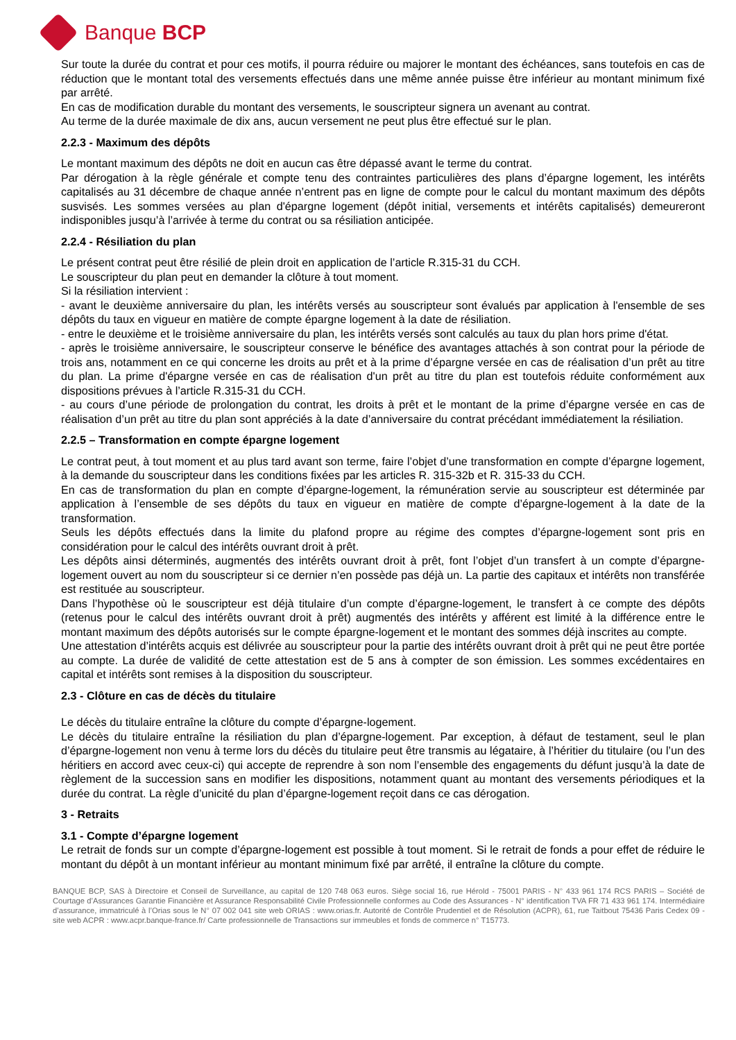Banque BCP
Sur toute la durée du contrat et pour ces motifs, il pourra réduire ou majorer le montant des échéances, sans toutefois en cas de réduction que le montant total des versements effectués dans une même année puisse être inférieur au montant minimum fixé par arrêté.
En cas de modification durable du montant des versements, le souscripteur signera un avenant au contrat.
Au terme de la durée maximale de dix ans, aucun versement ne peut plus être effectué sur le plan.
2.2.3 - Maximum des dépôts
Le montant maximum des dépôts ne doit en aucun cas être dépassé avant le terme du contrat.
Par dérogation à la règle générale et compte tenu des contraintes particulières des plans d’épargne logement, les intérêts capitalisés au 31 décembre de chaque année n’entrent pas en ligne de compte pour le calcul du montant maximum des dépôts susvisés. Les sommes versées au plan d'épargne logement (dépôt initial, versements et intérêts capitalisés) demeureront indisponibles jusqu’à l’arrivée à terme du contrat ou sa résiliation anticipée.
2.2.4 - Résiliation du plan
Le présent contrat peut être résilié de plein droit en application de l’article R.315-31 du CCH.
Le souscripteur du plan peut en demander la clôture à tout moment.
Si la résiliation intervient :
- avant le deuxième anniversaire du plan, les intérêts versés au souscripteur sont évalués par application à l'ensemble de ses dépôts du taux en vigueur en matière de compte épargne logement à la date de résiliation.
- entre le deuxième et le troisième anniversaire du plan, les intérêts versés sont calculés au taux du plan hors prime d'état.
- après le troisième anniversaire, le souscripteur conserve le bénéfice des avantages attachés à son contrat pour la période de trois ans, notamment en ce qui concerne les droits au prêt et à la prime d’épargne versée en cas de réalisation d’un prêt au titre du plan. La prime d'épargne versée en cas de réalisation d'un prêt au titre du plan est toutefois réduite conformément aux dispositions prévues à l’article R.315-31 du CCH.
- au cours d’une période de prolongation du contrat, les droits à prêt et le montant de la prime d’épargne versée en cas de réalisation d’un prêt au titre du plan sont appréciés à la date d’anniversaire du contrat précédant immédiatement la résiliation.
2.2.5 – Transformation en compte épargne logement
Le contrat peut, à tout moment et au plus tard avant son terme, faire l’objet d’une transformation en compte d’épargne logement, à la demande du souscripteur dans les conditions fixées par les articles R. 315-32b et R. 315-33 du CCH.
En cas de transformation du plan en compte d’épargne-logement, la rémunération servie au souscripteur est déterminée par application à l’ensemble de ses dépôts du taux en vigueur en matière de compte d’épargne-logement à la date de la transformation.
Seuls les dépôts effectués dans la limite du plafond propre au régime des comptes d’épargne-logement sont pris en considération pour le calcul des intérêts ouvrant droit à prêt.
Les dépôts ainsi déterminés, augmentés des intérêts ouvrant droit à prêt, font l’objet d’un transfert à un compte d’épargne-logement ouvert au nom du souscripteur si ce dernier n’en possède pas déjà un. La partie des capitaux et intérêts non transférée est restituée au souscripteur.
Dans l’hypothèse où le souscripteur est déjà titulaire d’un compte d’épargne-logement, le transfert à ce compte des dépôts (retenus pour le calcul des intérêts ouvrant droit à prêt) augmentés des intérêts y afférent est limité à la différence entre le montant maximum des dépôts autorisés sur le compte épargne-logement et le montant des sommes déjà inscrites au compte.
Une attestation d’intérêts acquis est délivrée au souscripteur pour la partie des intérêts ouvrant droit à prêt qui ne peut être portée au compte. La durée de validité de cette attestation est de 5 ans à compter de son émission. Les sommes excédentaires en capital et intérêts sont remises à la disposition du souscripteur.
2.3 - Clôture en cas de décès du titulaire
Le décès du titulaire entraîne la clôture du compte d’épargne-logement.
Le décès du titulaire entraîne la résiliation du plan d’épargne-logement. Par exception, à défaut de testament, seul le plan d’épargne-logement non venu à terme lors du décès du titulaire peut être transmis au légataire, à l’héritier du titulaire (ou l’un des héritiers en accord avec ceux-ci) qui accepte de reprendre à son nom l’ensemble des engagements du défunt jusqu’à la date de règlement de la succession sans en modifier les dispositions, notamment quant au montant des versements périodiques et la durée du contrat. La règle d’unicité du plan d’épargne-logement reçoit dans ce cas dérogation.
3 - Retraits
3.1 - Compte d’épargne logement
Le retrait de fonds sur un compte d’épargne-logement est possible à tout moment. Si le retrait de fonds a pour effet de réduire le montant du dépôt à un montant inférieur au montant minimum fixé par arrêté, il entraîne la clôture du compte.
BANQUE BCP, SAS à Directoire et Conseil de Surveillance, au capital de 120 748 063 euros. Siège social 16, rue Hérold - 75001 PARIS - N° 433 961 174 RCS PARIS – Société de Courtage d’Assurances Garantie Financière et Assurance Responsabilité Civile Professionnelle conformes au Code des Assurances - N° identification TVA FR 71 433 961 174. Intermédiaire d’assurance, immatriculé à l’Orias sous le N° 07 002 041 site web ORIAS : www.orias.fr. Autorité de Contrôle Prudentiel et de Résolution (ACPR), 61, rue Taitbout 75436 Paris Cedex 09 - site web ACPR : www.acpr.banque-france.fr/ Carte professionnelle de Transactions sur immeubles et fonds de commerce n° T15773.